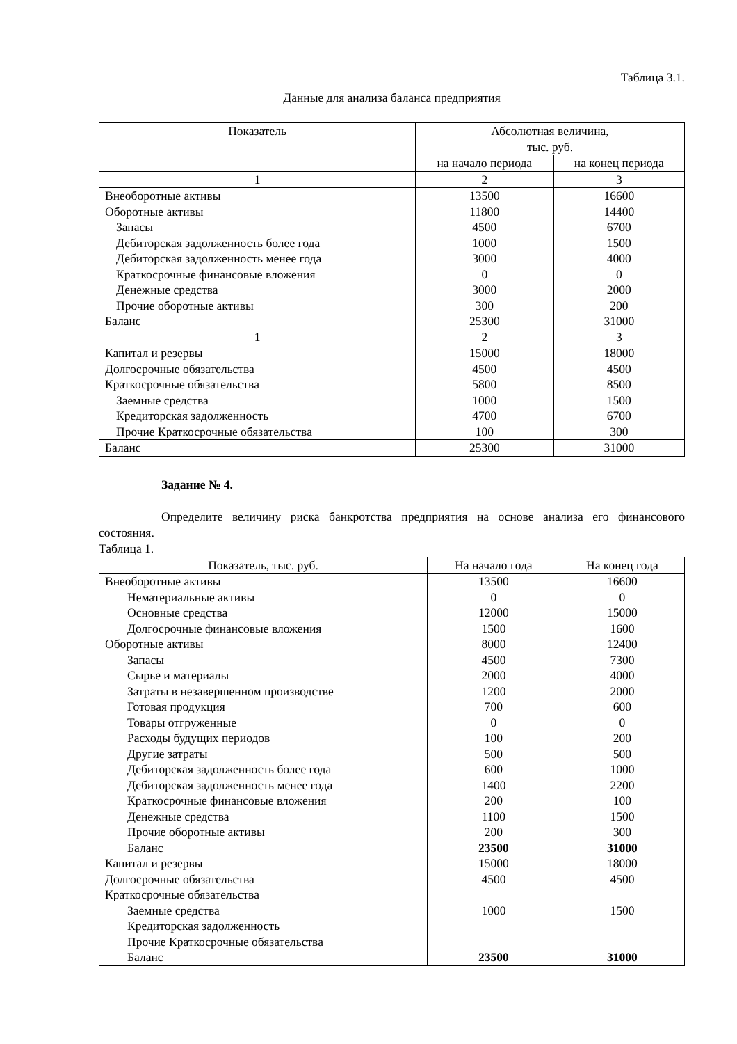Таблица 3.1.
Данные для анализа баланса предприятия
| Показатель | Абсолютная величина, тыс. руб. | |
| --- | --- | --- |
| | на начало периода | на конец периода |
| 1 | 2 | 3 |
| Внеоборотные активы | 13500 | 16600 |
| Оборотные активы | 11800 | 14400 |
| Запасы | 4500 | 6700 |
| Дебиторская задолженность более года | 1000 | 1500 |
| Дебиторская задолженность менее года | 3000 | 4000 |
| Краткосрочные финансовые вложения | 0 | 0 |
| Денежные средства | 3000 | 2000 |
| Прочие оборотные активы | 300 | 200 |
| Баланс | 25300 | 31000 |
| 1 | 2 | 3 |
| Капитал и резервы | 15000 | 18000 |
| Долгосрочные обязательства | 4500 | 4500 |
| Краткосрочные обязательства | 5800 | 8500 |
| Заемные средства | 1000 | 1500 |
| Кредиторская задолженность | 4700 | 6700 |
| Прочие Краткосрочные обязательства | 100 | 300 |
| Баланс | 25300 | 31000 |
Задание № 4.
Определите величину риска банкротства предприятия на основе анализа его финансового состояния.
Таблица 1.
| Показатель, тыс. руб. | На начало года | На конец года |
| --- | --- | --- |
| Внеоборотные активы | 13500 | 16600 |
| Нематериальные активы | 0 | 0 |
| Основные средства | 12000 | 15000 |
| Долгосрочные финансовые вложения | 1500 | 1600 |
| Оборотные активы | 8000 | 12400 |
| Запасы | 4500 | 7300 |
| Сырье и материалы | 2000 | 4000 |
| Затраты в незавершенном производстве | 1200 | 2000 |
| Готовая продукция | 700 | 600 |
| Товары отгруженные | 0 | 0 |
| Расходы будущих периодов | 100 | 200 |
| Другие затраты | 500 | 500 |
| Дебиторская задолженность более года | 600 | 1000 |
| Дебиторская задолженность менее года | 1400 | 2200 |
| Краткосрочные финансовые вложения | 200 | 100 |
| Денежные средства | 1100 | 1500 |
| Прочие оборотные активы | 200 | 300 |
| Баланс | 23500 | 31000 |
| Капитал и резервы | 15000 | 18000 |
| Долгосрочные обязательства | 4500 | 4500 |
| Краткосрочные обязательства | | |
| Заемные средства | 1000 | 1500 |
| Кредиторская задолженность | | |
| Прочие Краткосрочные обязательства | | |
| Баланс | 23500 | 31000 |